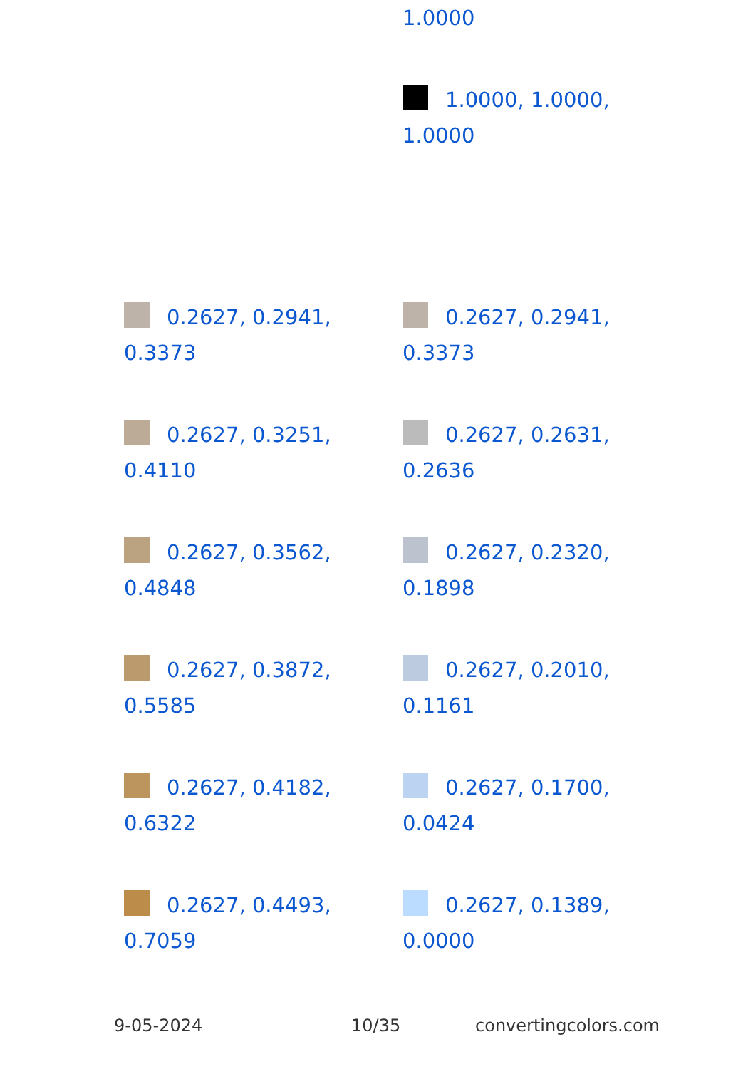1.0000
1.0000, 1.0000, 1.0000
0.2627, 0.2941, 0.3373
0.2627, 0.2941, 0.3373
0.2627, 0.3251, 0.4110
0.2627, 0.2631, 0.2636
0.2627, 0.3562, 0.4848
0.2627, 0.2320, 0.1898
0.2627, 0.3872, 0.5585
0.2627, 0.2010, 0.1161
0.2627, 0.4182, 0.6322
0.2627, 0.1700, 0.0424
0.2627, 0.4493, 0.7059
0.2627, 0.1389, 0.0000
9-05-2024 10/35 convertingcolors.com